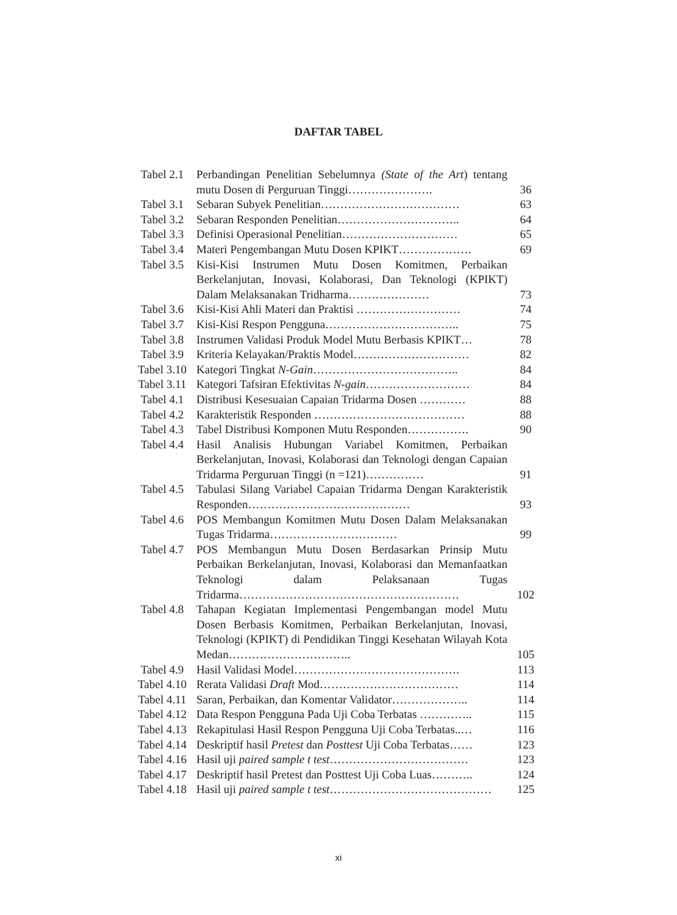DAFTAR TABEL
| Tabel 2.1 | Perbandingan Penelitian Sebelumnya (State of the Art ) tentang mutu Dosen di Perguruan Tinggi…………………. | 36 |
| Tabel 3.1 | Sebaran Subyek Penelitian……………………………… | 63 |
| Tabel 3.2 | Sebaran Responden Penelitian………………………….. | 64 |
| Tabel 3.3 | Definisi Operasional Penelitian………………………… | 65 |
| Tabel 3.4 | Materi Pengembangan Mutu Dosen KPIKT………………. | 69 |
| Tabel 3.5 | Kisi-Kisi Instrumen Mutu Dosen Komitmen, Perbaikan Berkelanjutan, Inovasi, Kolaborasi, Dan Teknologi (KPIKT) Dalam Melaksanakan Tridharma………………… | 73 |
| Tabel 3.6 | Kisi-Kisi Ahli Materi dan Praktisi ……………………… | 74 |
| Tabel 3.7 | Kisi-Kisi Respon Pengguna…………………………….. | 75 |
| Tabel 3.8 | Instrumen Validasi Produk Model Mutu Berbasis KPIKT… | 78 |
| Tabel 3.9 | Kriteria Kelayakan/Praktis Model………………………… | 82 |
| Tabel 3.10 | Kategori Tingkat N-Gain ……………………………….. | 84 |
| Tabel 3.11 | Kategori Tafsiran Efektivitas N-gain ……………………… | 84 |
| Tabel 4.1 | Distribusi Kesesuaian Capaian Tridarma Dosen ………… | 88 |
| Tabel 4.2 | Karakteristik Responden ………………………………… | 88 |
| Tabel 4.3 | Tabel Distribusi Komponen Mutu Responden……………. | 90 |
| Tabel 4.4 | Hasil Analisis Hubungan Variabel Komitmen, Perbaikan Berkelanjutan, Inovasi, Kolaborasi dan Teknologi dengan Capaian Tridarma Perguruan Tinggi (n =121)…………… | 91 |
| Tabel 4.5 | Tabulasi Silang Variabel Capaian Tridarma Dengan Karakteristik Responden…………………………………… | 93 |
| Tabel 4.6 | POS Membangun Komitmen Mutu Dosen Dalam Melaksanakan Tugas Tridarma…………………………… | 99 |
| Tabel 4.7 | POS Membangun Mutu Dosen Berdasarkan Prinsip Mutu Perbaikan Berkelanjutan, Inovasi, Kolaborasi dan Memanfaatkan Teknologi dalam Pelaksanaan Tugas Tridarma………………………………………………… | 102 |
| Tabel 4.8 | Tahapan Kegiatan Implementasi Pengembangan model Mutu Dosen Berbasis Komitmen, Perbaikan Berkelanjutan, Inovasi, Teknologi (KPIKT) di Pendidikan Tinggi Kesehatan Wilayah Kota Medan………………………….. | 105 |
| Tabel 4.9 | Hasil Validasi Model……………………………………. | 113 |
| Tabel 4.10 | Rerata Validasi Draft Mod……………………………… | 114 |
| Tabel 4.11 | Saran, Perbaikan, dan Komentar Validator……………….. | 114 |
| Tabel 4.12 | Data Respon Pengguna Pada Uji Coba Terbatas ………….. | 115 |
| Tabel 4.13 | Rekapitulasi Hasil Respon Pengguna Uji Coba Terbatas..… | 116 |
| Tabel 4.14 | Deskriptif hasil Pretest dan Posttest Uji Coba Terbatas…… | 123 |
| Tabel 4.16 | Hasil uji paired sample t test ……………………………… | 123 |
| Tabel 4.17 | Deskriptif hasil Pretest dan Posttest Uji Coba Luas……….. | 124 |
| Tabel 4.18 | Hasil uji paired sample t test …………………………………… | 125 |
xi